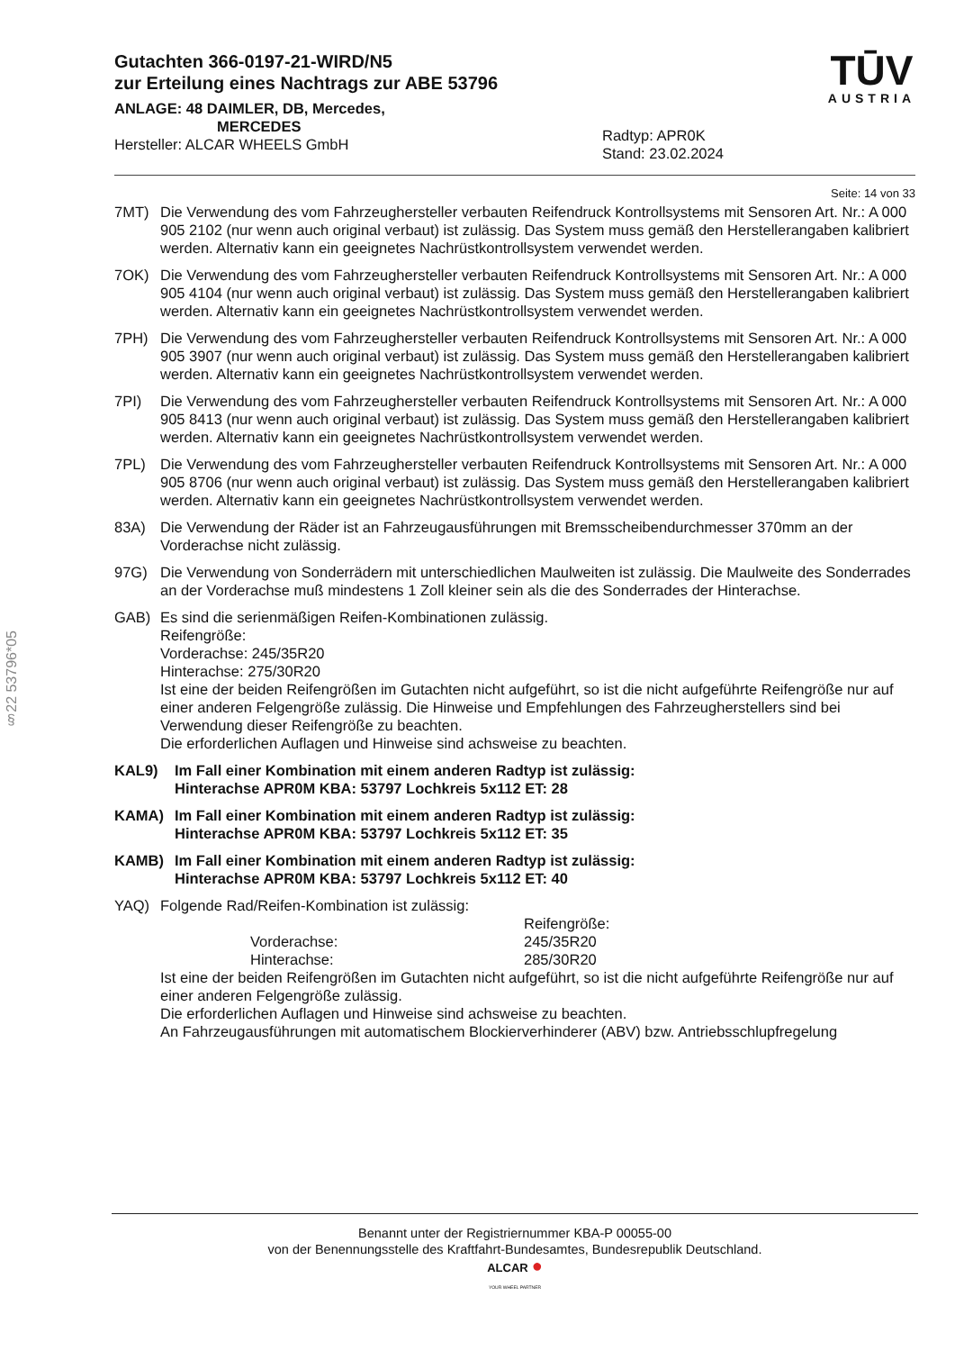§22 53796*05
Gutachten 366-0197-21-WIRD/N5
zur Erteilung eines Nachtrags zur ABE 53796
ANLAGE: 48 DAIMLER, DB, Mercedes,
MERCEDES
Hersteller: ALCAR WHEELS GmbH
Radtyp: APR0K
Stand: 23.02.2024
TŪV
AUSTRIA
Seite: 14 von 33
7MT) Die Verwendung des vom Fahrzeughersteller verbauten Reifendruck Kontrollsystems mit Sensoren Art. Nr.: A 000 905 2102 (nur wenn auch original verbaut) ist zulässig. Das System muss gemäß den Herstellerangaben kalibriert werden. Alternativ kann ein geeignetes Nachrüstkontrollsystem verwendet werden.
7OK) Die Verwendung des vom Fahrzeughersteller verbauten Reifendruck Kontrollsystems mit Sensoren Art. Nr.: A 000 905 4104 (nur wenn auch original verbaut) ist zulässig. Das System muss gemäß den Herstellerangaben kalibriert werden. Alternativ kann ein geeignetes Nachrüstkontrollsystem verwendet werden.
7PH) Die Verwendung des vom Fahrzeughersteller verbauten Reifendruck Kontrollsystems mit Sensoren Art. Nr.: A 000 905 3907 (nur wenn auch original verbaut) ist zulässig. Das System muss gemäß den Herstellerangaben kalibriert werden. Alternativ kann ein geeignetes Nachrüstkontrollsystem verwendet werden.
7PI) Die Verwendung des vom Fahrzeughersteller verbauten Reifendruck Kontrollsystems mit Sensoren Art. Nr.: A 000 905 8413 (nur wenn auch original verbaut) ist zulässig. Das System muss gemäß den Herstellerangaben kalibriert werden. Alternativ kann ein geeignetes Nachrüstkontrollsystem verwendet werden.
7PL) Die Verwendung des vom Fahrzeughersteller verbauten Reifendruck Kontrollsystems mit Sensoren Art. Nr.: A 000 905 8706 (nur wenn auch original verbaut) ist zulässig. Das System muss gemäß den Herstellerangaben kalibriert werden. Alternativ kann ein geeignetes Nachrüstkontrollsystem verwendet werden.
83A) Die Verwendung der Räder ist an Fahrzeugausführungen mit Bremsscheibendurchmesser 370mm an der Vorderachse nicht zulässig.
97G) Die Verwendung von Sonderrädern mit unterschiedlichen Maulweiten ist zulässig. Die Maulweite des Sonderrades an der Vorderachse muß mindestens 1 Zoll kleiner sein als die des Sonderrades der Hinterachse.
GAB) Es sind die serienmäßigen Reifen-Kombinationen zulässig.
Reifengröße:
Vorderachse: 245/35R20
Hinterachse: 275/30R20
Ist eine der beiden Reifengrößen im Gutachten nicht aufgeführt, so ist die nicht aufgeführte Reifengröße nur auf einer anderen Felgengröße zulässig. Die Hinweise und Empfehlungen des Fahrzeugherstellers sind bei Verwendung dieser Reifengröße zu beachten.
Die erforderlichen Auflagen und Hinweise sind achsweise zu beachten.
KAL9) Im Fall einer Kombination mit einem anderen Radtyp ist zulässig:
Hinterachse APR0M KBA: 53797 Lochkreis 5x112 ET: 28
KAMA) Im Fall einer Kombination mit einem anderen Radtyp ist zulässig:
Hinterachse APR0M KBA: 53797 Lochkreis 5x112 ET: 35
KAMB) Im Fall einer Kombination mit einem anderen Radtyp ist zulässig:
Hinterachse APR0M KBA: 53797 Lochkreis 5x112 ET: 40
YAQ) Folgende Rad/Reifen-Kombination ist zulässig:
Reifengröße: Vorderachse: 245/35R20 Hinterachse: 285/30R20
Ist eine der beiden Reifengrößen im Gutachten nicht aufgeführt, so ist die nicht aufgeführte Reifengröße nur auf einer anderen Felgengröße zulässig.
Die erforderlichen Auflagen und Hinweise sind achsweise zu beachten.
An Fahrzeugausführungen mit automatischem Blockierverhinderer (ABV) bzw. Antriebsschlupfregelung
Benannt unter der Registriernummer KBA-P 00055-00
von der Benennungsstelle des Kraftfahrt-Bundesamtes, Bundesrepublik Deutschland.
ALCAR ●
YOUR WHEEL PARTNER